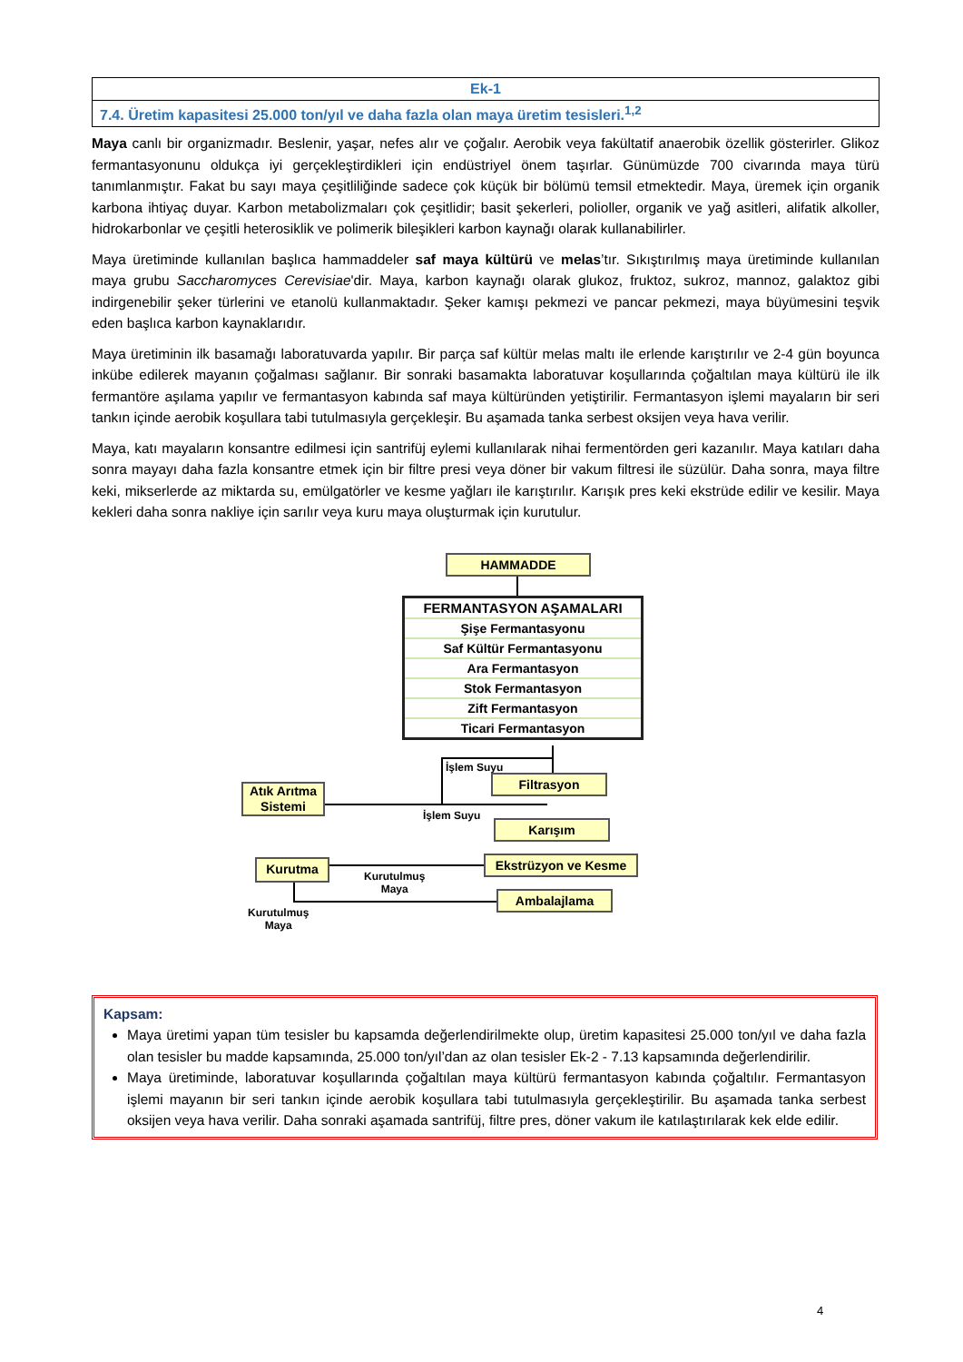| Ek-1 |
| 7.4. Üretim kapasitesi 25.000 ton/yıl ve daha fazla olan maya üretim tesisleri.<sup>1,2</sup> |
Maya canlı bir organizmadır. Beslenir, yaşar, nefes alır ve çoğalır. Aerobik veya fakültatif anaerobik özellik gösterirler. Glikoz fermantasyonunu oldukça iyi gerçekleştirdikleri için endüstriyel önem taşırlar. Günümüzde 700 civarında maya türü tanımlanmıştır. Fakat bu sayı maya çeşitliliğinde sadece çok küçük bir bölümü temsil etmektedir. Maya, üremek için organik karbona ihtiyaç duyar. Karbon metabolizmaları çok çeşitlidir; basit şekerleri, polioller, organik ve yağ asitleri, alifatik alkoller, hidrokarbonlar ve çeşitli heterosiklik ve polimerik bileşikleri karbon kaynağı olarak kullanabilirler.
Maya üretiminde kullanılan başlıca hammaddeler saf maya kültürü ve melas’tır. Sıkıştırılmış maya üretiminde kullanılan maya grubu Saccharomyces Cerevisiae'dir. Maya, karbon kaynağı olarak glukoz, fruktoz, sukroz, mannoz, galaktoz gibi indirgenebilir şeker türlerini ve etanolü kullanmaktadır. Şeker kamışı pekmezi ve pancar pekmezi, maya büyümesini teşvik eden başlıca karbon kaynaklarıdır.
Maya üretiminin ilk basamağı laboratuvarda yapılır. Bir parça saf kültür melas maltı ile erlende karıştırılır ve 2-4 gün boyunca inkübe edilerek mayanın çoğalması sağlanır. Bir sonraki basamakta laboratuvar koşullarında çoğaltılan maya kültürü ile ilk fermantöre aşılama yapılır ve fermantasyon kabında saf maya kültüründen yetiştirilir. Fermantasyon işlemi mayaların bir seri tankın içinde aerobik koşullara tabi tutulmasıyla gerçekleşir. Bu aşamada tanka serbest oksijen veya hava verilir.
Maya, katı mayaların konsantre edilmesi için santrifüj eylemi kullanılarak nihai fermentörden geri kazanılır. Maya katıları daha sonra mayayı daha fazla konsantre etmek için bir filtre presi veya döner bir vakum filtresi ile süzülür. Daha sonra, maya filtre keki, mikserlerde az miktarda su, emülgatörler ve kesme yağları ile karıştırılır. Karışık pres keki ekstrüde edilir ve kesilir. Maya kekleri daha sonra nakliye için sarılır veya kuru maya oluşturmak için kurutulur.
HAMMADDE
FERMANTASYON AŞAMALARI
Şişe Fermantasyonu
Saf Kültür Fermantasyonu
Ara Fermantasyon
Stok Fermantasyon
Zift Fermantasyon
Ticari Fermantasyon
İşlem Suyu
Filtrasyon
Atık Arıtma Sistemi
İşlem Suyu
Karışım
Ekstrüzyon ve Kesme
Kurutma
Kurutulmuş
Maya
Ambalajlama
Kurutulmuş
Maya
Kapsam:
Maya üretimi yapan tüm tesisler bu kapsamda değerlendirilmekte olup, üretim kapasitesi 25.000 ton/yıl ve daha fazla olan tesisler bu madde kapsamında, 25.000 ton/yıl’dan az olan tesisler Ek-2 - 7.13 kapsamında değerlendirilir.
Maya üretiminde, laboratuvar koşullarında çoğaltılan maya kültürü fermantasyon kabında çoğaltılır. Fermantasyon işlemi mayanın bir seri tankın içinde aerobik koşullara tabi tutulmasıyla gerçekleştirilir. Bu aşamada tanka serbest oksijen veya hava verilir. Daha sonraki aşamada santrifüj, filtre pres, döner vakum ile katılaştırılarak kek elde edilir.
4